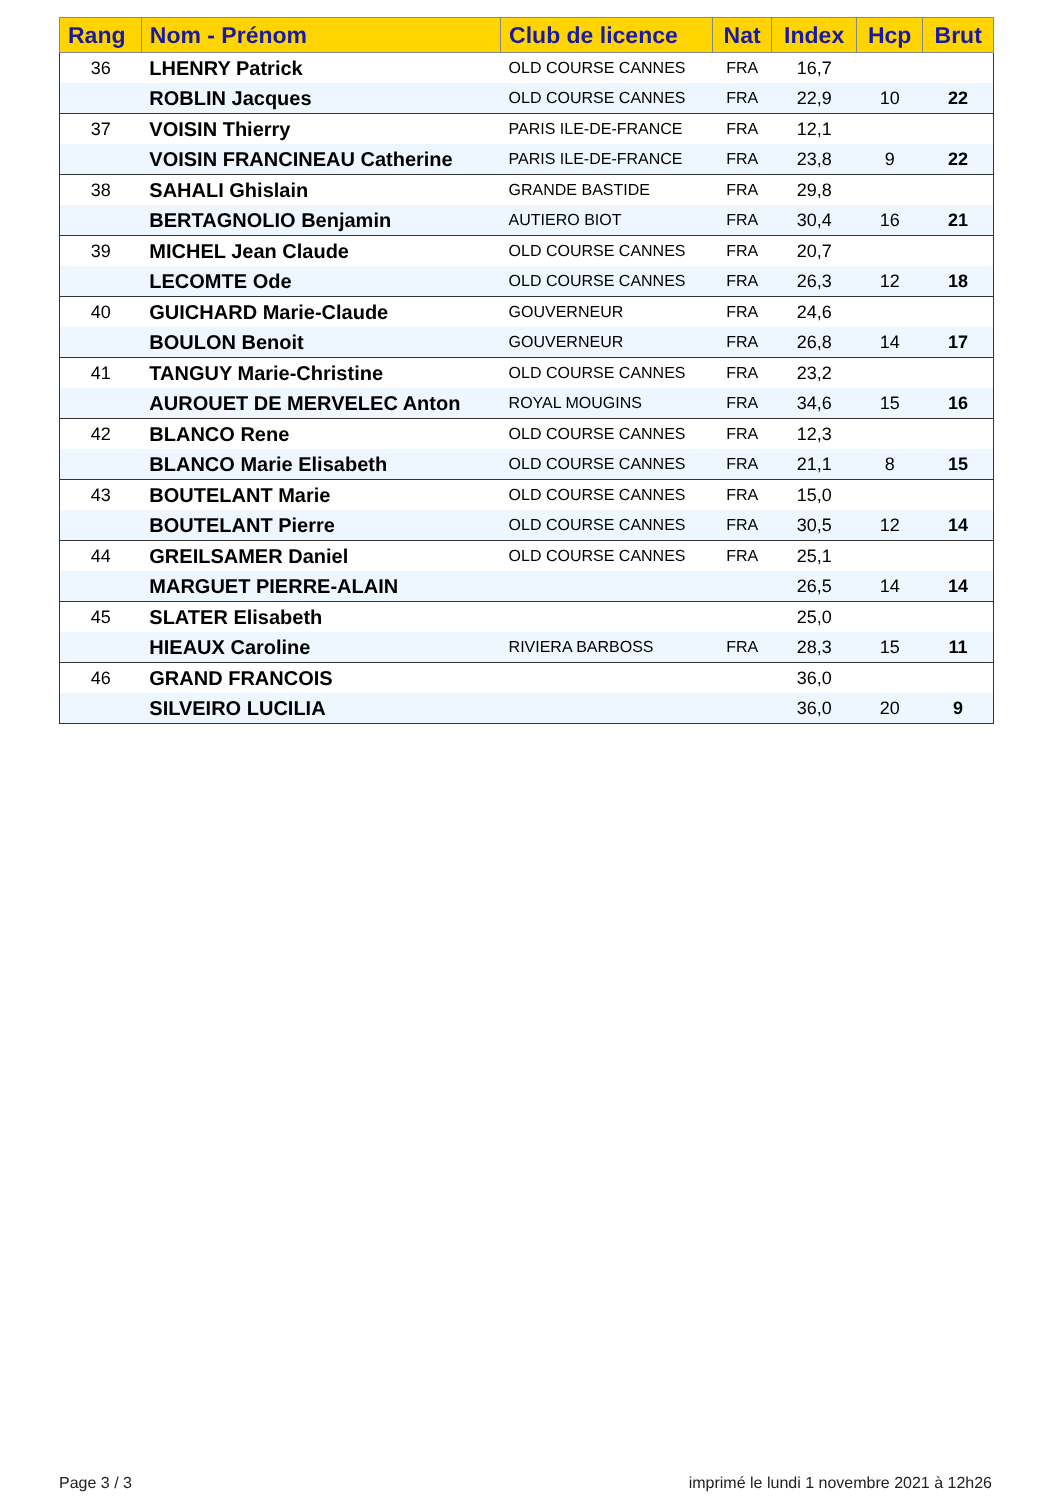| Rang | Nom - Prénom | Club de licence | Nat | Index | Hcp | Brut |
| --- | --- | --- | --- | --- | --- | --- |
| 36 | LHENRY Patrick | OLD COURSE CANNES | FRA | 16,7 | | |
| | ROBLIN Jacques | OLD COURSE CANNES | FRA | 22,9 | 10 | 22 |
| 37 | VOISIN Thierry | PARIS ILE-DE-FRANCE | FRA | 12,1 | | |
| | VOISIN FRANCINEAU Catherine | PARIS ILE-DE-FRANCE | FRA | 23,8 | 9 | 22 |
| 38 | SAHALI Ghislain | GRANDE BASTIDE | FRA | 29,8 | | |
| | BERTAGNOLIO Benjamin | AUTIERO BIOT | FRA | 30,4 | 16 | 21 |
| 39 | MICHEL Jean Claude | OLD COURSE CANNES | FRA | 20,7 | | |
| | LECOMTE Ode | OLD COURSE CANNES | FRA | 26,3 | 12 | 18 |
| 40 | GUICHARD Marie-Claude | GOUVERNEUR | FRA | 24,6 | | |
| | BOULON Benoit | GOUVERNEUR | FRA | 26,8 | 14 | 17 |
| 41 | TANGUY Marie-Christine | OLD COURSE CANNES | FRA | 23,2 | | |
| | AUROUET DE MERVELEC Anton | ROYAL MOUGINS | FRA | 34,6 | 15 | 16 |
| 42 | BLANCO Rene | OLD COURSE CANNES | FRA | 12,3 | | |
| | BLANCO Marie Elisabeth | OLD COURSE CANNES | FRA | 21,1 | 8 | 15 |
| 43 | BOUTELANT Marie | OLD COURSE CANNES | FRA | 15,0 | | |
| | BOUTELANT Pierre | OLD COURSE CANNES | FRA | 30,5 | 12 | 14 |
| 44 | GREILSAMER Daniel | OLD COURSE CANNES | FRA | 25,1 | | |
| | MARGUET PIERRE-ALAIN | | | 26,5 | 14 | 14 |
| 45 | SLATER Elisabeth | | | 25,0 | | |
| | HIEAUX Caroline | RIVIERA BARBOSS | FRA | 28,3 | 15 | 11 |
| 46 | GRAND FRANCOIS | | | 36,0 | | |
| | SILVEIRO LUCILIA | | | 36,0 | 20 | 9 |
Page 3 / 3
imprimé le lundi 1 novembre 2021 à 12h26